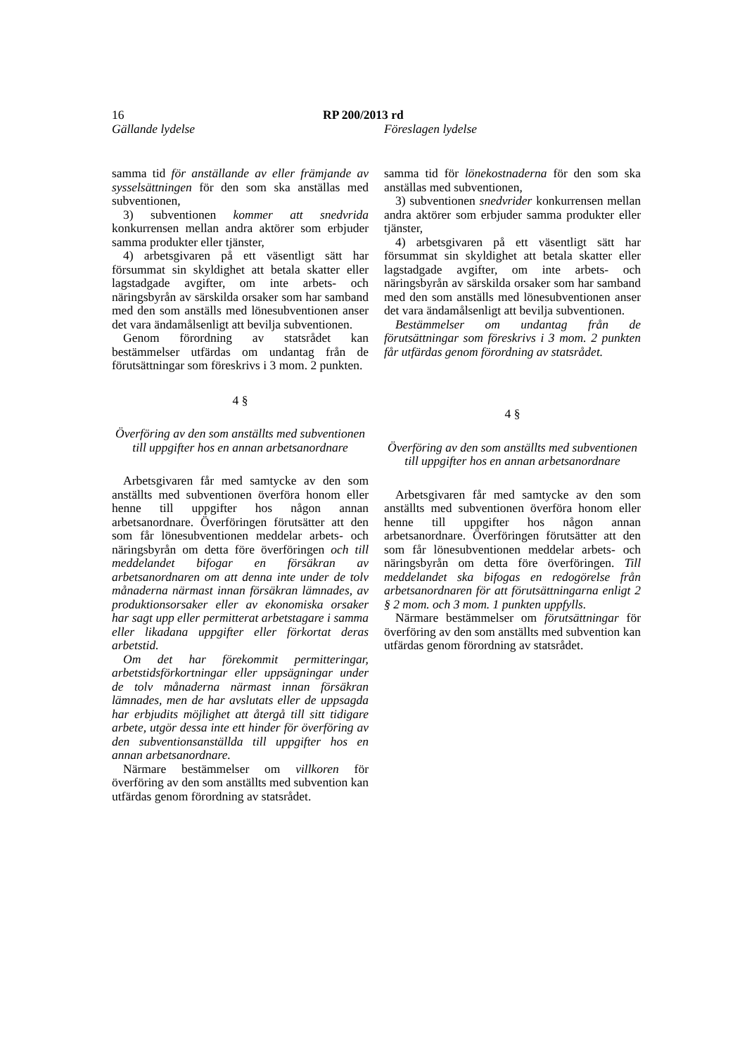16 RP 200/2013 rd
Gällande lydelse Föreslagen lydelse
samma tid för anställande av eller främjande av sysselsättningen för den som ska anställas med subventionen,
3) subventionen kommer att snedvrida konkurrensen mellan andra aktörer som erbjuder samma produkter eller tjänster,
4) arbetsgivaren på ett väsentligt sätt har försummat sin skyldighet att betala skatter eller lagstadgade avgifter, om inte arbets- och näringsbyrån av särskilda orsaker som har samband med den som anställs med lönesubventionen anser det vara ändamålsenligt att bevilja subventionen.
Genom förordning av statsrådet kan bestämmelser utfärdas om undantag från de förutsättningar som föreskrivs i 3 mom. 2 punkten.
4 §
Överföring av den som anställts med subventionen till uppgifter hos en annan arbetsanordnare
Arbetsgivaren får med samtycke av den som anställts med subventionen överföra honom eller henne till uppgifter hos någon annan arbetsanordnare. Överföringen förutsätter att den som får lönesubventionen meddelar arbets- och näringsbyrån om detta före överföringen och till meddelandet bifogar en försäkran av arbetsanordnaren om att denna inte under de tolv månaderna närmast innan försäkran lämnades, av produktionsorsaker eller av ekonomiska orsaker har sagt upp eller permitterat arbetstagare i samma eller likadana uppgifter eller förkortat deras arbetstid.
Om det har förekommit permitteringar, arbetstidsförkortningar eller uppsägningar under de tolv månaderna närmast innan försäkran lämnades, men de har avslutats eller de uppsagda har erbjudits möjlighet att återgå till sitt tidigare arbete, utgör dessa inte ett hinder för överföring av den subventionsanställda till uppgifter hos en annan arbetsanordnare.
Närmare bestämmelser om villkoren för överföring av den som anställts med subvention kan utfärdas genom förordning av statsrådet.
samma tid för lönekostnaderna för den som ska anställas med subventionen,
3) subventionen snedvrider konkurrensen mellan andra aktörer som erbjuder samma produkter eller tjänster,
4) arbetsgivaren på ett väsentligt sätt har försummat sin skyldighet att betala skatter eller lagstadgade avgifter, om inte arbets- och näringsbyrån av särskilda orsaker som har samband med den som anställs med lönesubventionen anser det vara ändamålsenligt att bevilja subventionen.
Bestämmelser om undantag från de förutsättningar som föreskrivs i 3 mom. 2 punkten får utfärdas genom förordning av statsrådet.
4 §
Överföring av den som anställts med subventionen till uppgifter hos en annan arbetsanordnare
Arbetsgivaren får med samtycke av den som anställts med subventionen överföra honom eller henne till uppgifter hos någon annan arbetsanordnare. Överföringen förutsätter att den som får lönesubventionen meddelar arbets- och näringsbyrån om detta före överföringen. Till meddelandet ska bifogas en redogörelse från arbetsanordnaren för att förutsättningarna enligt 2 § 2 mom. och 3 mom. 1 punkten uppfylls.
Närmare bestämmelser om förutsättningar för överföring av den som anställts med subvention kan utfärdas genom förordning av statsrådet.